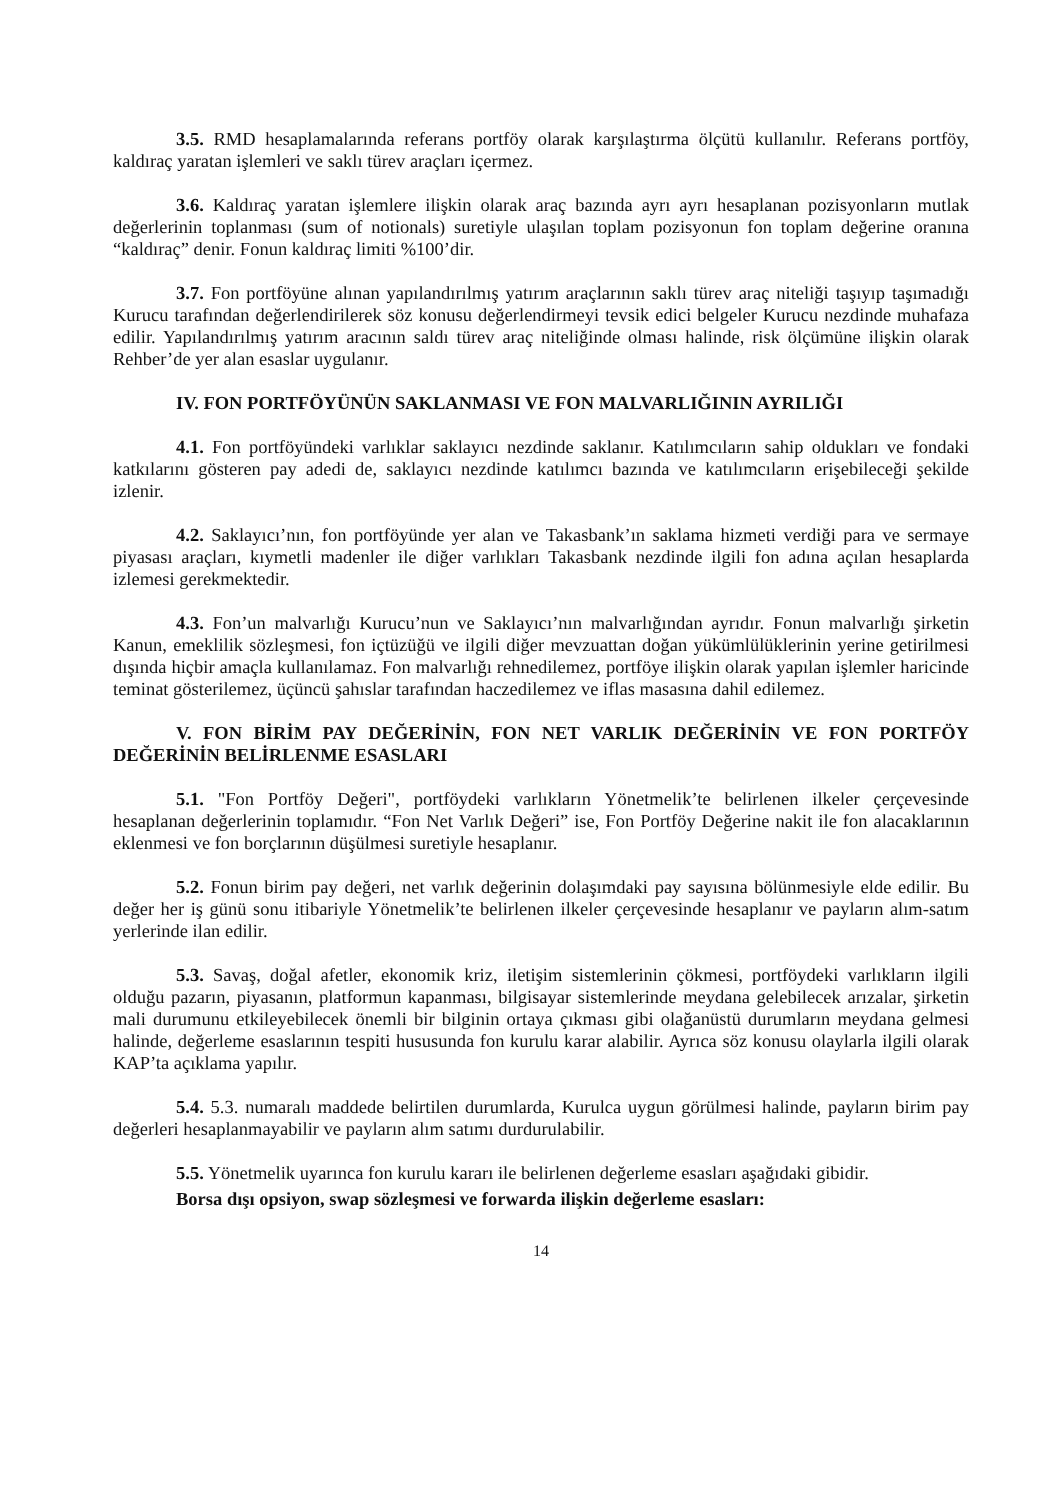3.5. RMD hesaplamalarında referans portföy olarak karşılaştırma ölçütü kullanılır. Referans portföy, kaldıraç yaratan işlemleri ve saklı türev araçları içermez.
3.6. Kaldıraç yaratan işlemlere ilişkin olarak araç bazında ayrı ayrı hesaplanan pozisyonların mutlak değerlerinin toplanması (sum of notionals) suretiyle ulaşılan toplam pozisyonun fon toplam değerine oranına “kaldıraç” denir. Fonun kaldıraç limiti %100’dir.
3.7. Fon portföyüne alınan yapılandırılmış yatırım araçlarının saklı türev araç niteliği taşıyıp taşımadığı Kurucu tarafından değerlendirilerek söz konusu değerlendirmeyi tevsik edici belgeler Kurucu nezdinde muhafaza edilir. Yapılandırılmış yatırım aracının saldı türev araç niteliğinde olması halinde, risk ölçümüne ilişkin olarak Rehber’de yer alan esaslar uygulanır.
IV. FON PORTFÖYÜNÜN SAKLANMASI VE FON MALVARLIĞININ AYRILIĞI
4.1. Fon portföyündeki varlıklar saklayıcı nezdinde saklanır. Katılımcıların sahip oldukları ve fondaki katkılarını gösteren pay adedi de, saklayıcı nezdinde katılımcı bazında ve katılımcıların erişebileceği şekilde izlenir.
4.2. Saklayıcı’nın, fon portföyünde yer alan ve Takasbank’ın saklama hizmeti verdiği para ve sermaye piyasası araçları, kıymetli madenler ile diğer varlıkları Takasbank nezdinde ilgili fon adına açılan hesaplarda izlemesi gerekmektedir.
4.3. Fon’un malvarlığı Kurucu’nun ve Saklayıcı’nın malvarlığından ayrıdır. Fonun malvarlığı şirketin Kanun, emeklilik sözleşmesi, fon içtüzüğü ve ilgili diğer mevzuattan doğan yükümlülüklerinin yerine getirilmesi dışında hiçbir amaçla kullanılamaz. Fon malvarlığı rehnedilemez, portföye ilişkin olarak yapılan işlemler haricinde teminat gösterilemez, üçüncü şahıslar tarafından haczedilemez ve iflas masasına dahil edilemez.
V. FON BİRİM PAY DEĞERİNİN, FON NET VARLIK DEĞERİNİN VE FON PORTFÖY DEĞERİNİN BELİRLENME ESASLARI
5.1. "Fon Portföy Değeri", portföydeki varlıkların Yönetmelik’te belirlenen ilkeler çerçevesinde hesaplanan değerlerinin toplamıdır. “Fon Net Varlık Değeri” ise, Fon Portföy Değerine nakit ile fon alacaklarının eklenmesi ve fon borçlarının düşülmesi suretiyle hesaplanır.
5.2. Fonun birim pay değeri, net varlık değerinin dolaşımdaki pay sayısına bölünmesiyle elde edilir. Bu değer her iş günü sonu itibariyle Yönetmelik’te belirlenen ilkeler çerçevesinde hesaplanır ve payların alım-satım yerlerinde ilan edilir.
5.3. Savaş, doğal afetler, ekonomik kriz, iletişim sistemlerinin çökmesi, portföydeki varlıkların ilgili olduğu pazarın, piyasanın, platformun kapanması, bilgisayar sistemlerinde meydana gelebilecek arızalar, şirketin mali durumunu etkileyebilecek önemli bir bilginin ortaya çıkması gibi olağanüstü durumların meydana gelmesi halinde, değerleme esaslarının tespiti hususunda fon kurulu karar alabilir. Ayrıca söz konusu olaylarla ilgili olarak KAP’ta açıklama yapılır.
5.4. 5.3. numaralı maddede belirtilen durumlarda, Kurulca uygun görülmesi halinde, payların birim pay değerleri hesaplanmayabilir ve payların alım satımı durdurulabilir.
5.5. Yönetmelik uyarınca fon kurulu kararı ile belirlenen değerleme esasları aşağıdaki gibidir.
Borsa dışı opsiyon, swap sözleşmesi ve forwarda ilişkin değerleme esasları:
14